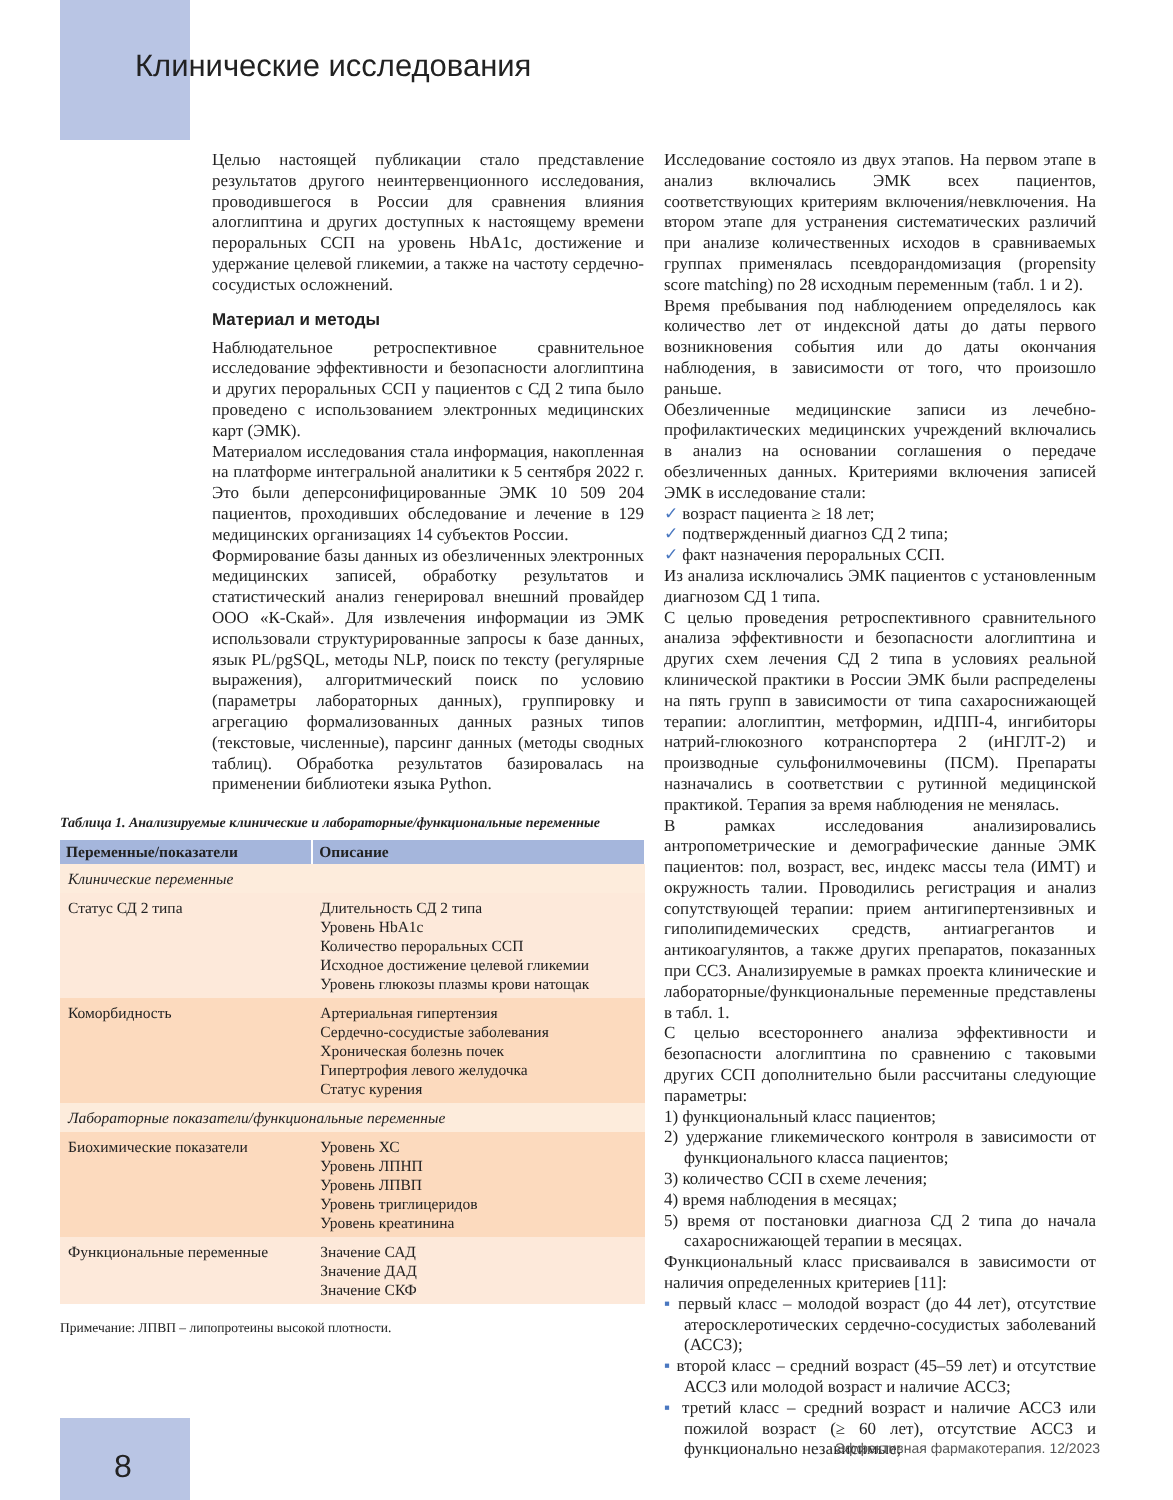Клинические исследования
Целью настоящей публикации стало представление результатов другого неинтервенционного исследования, проводившегося в России для сравнения влияния алоглиптина и других доступных к настоящему времени пероральных ССП на уровень HbA1c, достижение и удержание целевой гликемии, а также на частоту сердечно-сосудистых осложнений.
Материал и методы
Наблюдательное ретроспективное сравнительное исследование эффективности и безопасности алоглиптина и других пероральных ССП у пациентов с СД 2 типа было проведено с использованием электронных медицинских карт (ЭМК).
Материалом исследования стала информация, накопленная на платформе интегральной аналитики к 5 сентября 2022 г. Это были деперсонифицированные ЭМК 10 509 204 пациентов, проходивших обследование и лечение в 129 медицинских организациях 14 субъектов России.
Формирование базы данных из обезличенных электронных медицинских записей, обработку результатов и статистический анализ генерировал внешний провайдер ООО «К-Скай». Для извлечения информации из ЭМК использовали структурированные запросы к базе данных, язык PL/pgSQL, методы NLP, поиск по тексту (регулярные выражения), алгоритмический поиск по условию (параметры лабораторных данных), группировку и агрегацию формализованных данных разных типов (текстовые, численные), парсинг данных (методы сводных таблиц). Обработка результатов базировалась на применении библиотеки языка Python.
Таблица 1. Анализируемые клинические и лабораторные/функциональные переменные
| Переменные/показатели | Описание |
| --- | --- |
| Клинические переменные | |
| Статус СД 2 типа | Длительность СД 2 типа Уровень HbA1c Количество пероральных ССП Исходное достижение целевой гликемии Уровень глюкозы плазмы крови натощак |
| Коморбидность | Артериальная гипертензия Сердечно-сосудистые заболевания Хроническая болезнь почек Гипертрофия левого желудочка Статус курения |
| Лабораторные показатели/функциональные переменные | |
| Биохимические показатели | Уровень ХС Уровень ЛПНП Уровень ЛПВП Уровень триглицеридов Уровень креатинина |
| Функциональные переменные | Значение САД Значение ДАД Значение СКФ |
Примечание: ЛПВП – липопротеины высокой плотности.
Исследование состояло из двух этапов. На первом этапе в анализ включались ЭМК всех пациентов, соответствующих критериям включения/невключения. На втором этапе для устранения систематических различий при анализе количественных исходов в сравниваемых группах применялась псевдорандомизация (propensity score matching) по 28 исходным переменным (табл. 1 и 2).
Время пребывания под наблюдением определялось как количество лет от индексной даты до даты первого возникновения события или до даты окончания наблюдения, в зависимости от того, что произошло раньше.
Обезличенные медицинские записи из лечебно-профилактических медицинских учреждений включались в анализ на основании соглашения о передаче обезличенных данных. Критериями включения записей ЭМК в исследование стали:
✓ возраст пациента ≥ 18 лет;
✓ подтвержденный диагноз СД 2 типа;
✓ факт назначения пероральных ССП.
Из анализа исключались ЭМК пациентов с установленным диагнозом СД 1 типа.
С целью проведения ретроспективного сравнительного анализа эффективности и безопасности алоглиптина и других схем лечения СД 2 типа в условиях реальной клинической практики в России ЭМК были распределены на пять групп в зависимости от типа сахароснижающей терапии: алоглиптин, метформин, иДПП-4, ингибиторы натрий-глюкозного котранспортера 2 (иНГЛТ-2) и производные сульфонилмочевины (ПСМ). Препараты назначались в соответствии с рутинной медицинской практикой. Терапия за время наблюдения не менялась.
В рамках исследования анализировались антропометрические и демографические данные ЭМК пациентов: пол, возраст, вес, индекс массы тела (ИМТ) и окружность талии. Проводились регистрация и анализ сопутствующей терапии: прием антигипертензивных и гиполипидемических средств, антиагрегантов и антикоагулянтов, а также других препаратов, показанных при ССЗ. Анализируемые в рамках проекта клинические и лабораторные/функциональные переменные представлены в табл. 1.
С целью всестороннего анализа эффективности и безопасности алоглиптина по сравнению с таковыми других ССП дополнительно были рассчитаны следующие параметры:
1) функциональный класс пациентов;
2) удержание гликемического контроля в зависимости от функционального класса пациентов;
3) количество ССП в схеме лечения;
4) время наблюдения в месяцах;
5) время от постановки диагноза СД 2 типа до начала сахароснижающей терапии в месяцах.
Функциональный класс присваивался в зависимости от наличия определенных критериев [11]:
▪ первый класс – молодой возраст (до 44 лет), отсутствие атеросклеротических сердечно-сосудистых заболеваний (АССЗ);
▪ второй класс – средний возраст (45–59 лет) и отсутствие АССЗ или молодой возраст и наличие АССЗ;
▪ третий класс – средний возраст и наличие АССЗ или пожилой возраст (≥ 60 лет), отсутствие АССЗ и функционально независимые;
8
Эффективная фармакотерапия. 12/2023